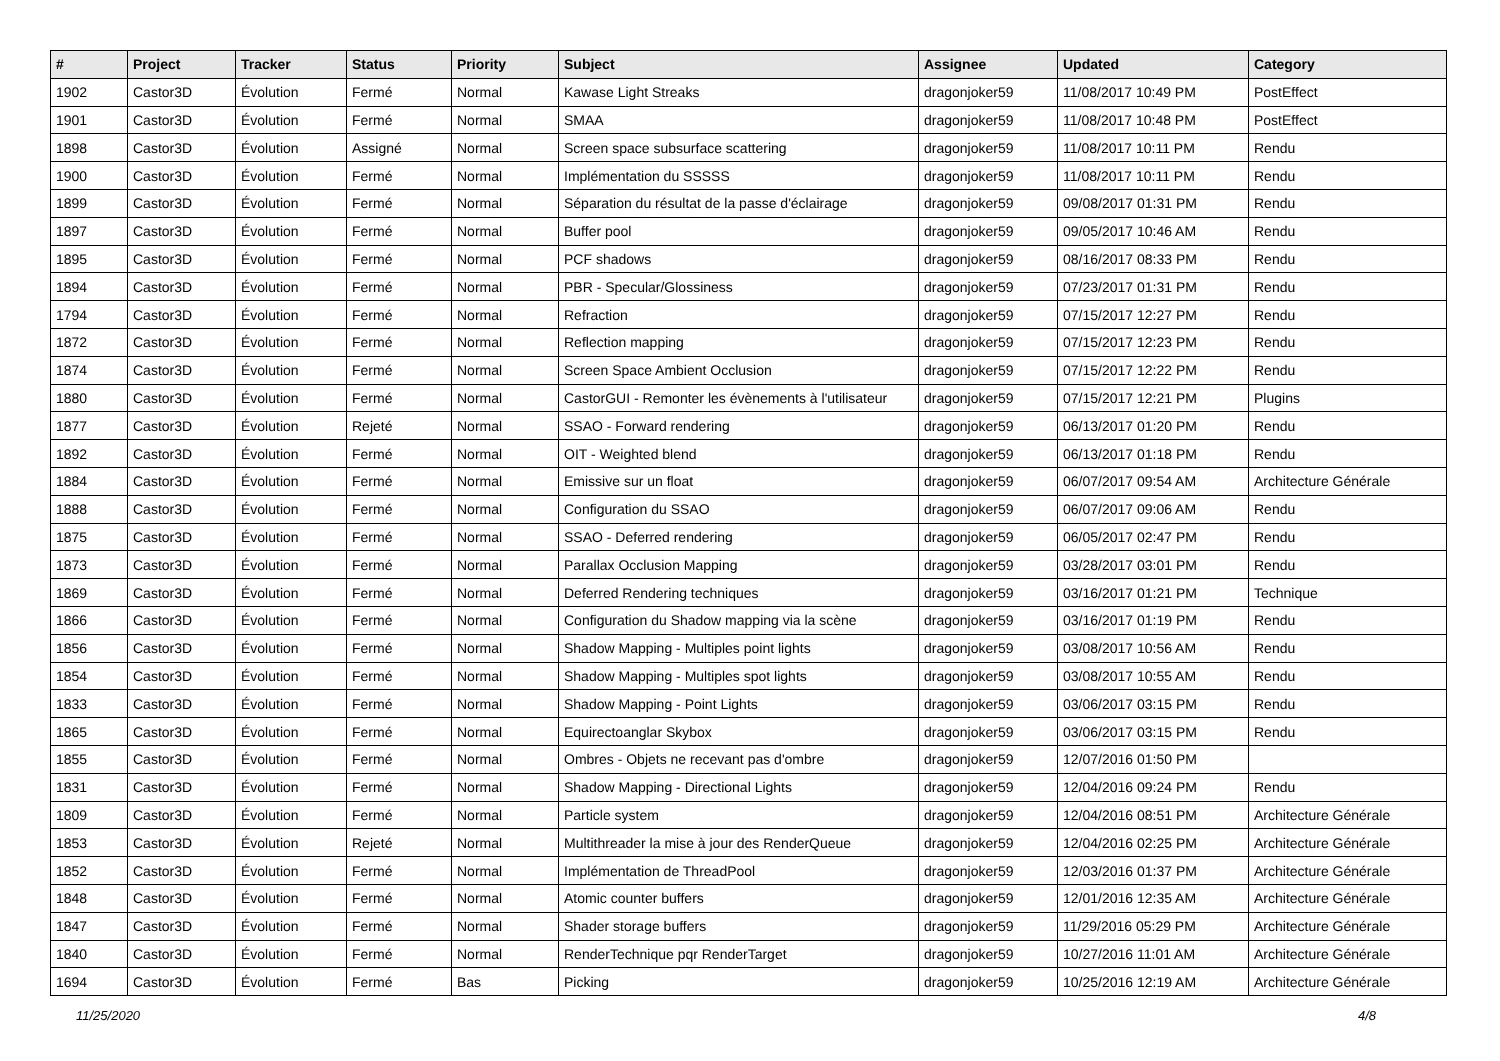| # | Project | Tracker | Status | Priority | Subject | Assignee | Updated | Category |
| --- | --- | --- | --- | --- | --- | --- | --- | --- |
| 1902 | Castor3D | Évolution | Fermé | Normal | Kawase Light Streaks | dragonjoker59 | 11/08/2017 10:49 PM | PostEffect |
| 1901 | Castor3D | Évolution | Fermé | Normal | SMAA | dragonjoker59 | 11/08/2017 10:48 PM | PostEffect |
| 1898 | Castor3D | Évolution | Assigné | Normal | Screen space subsurface scattering | dragonjoker59 | 11/08/2017 10:11 PM | Rendu |
| 1900 | Castor3D | Évolution | Fermé | Normal | Implémentation du SSSSS | dragonjoker59 | 11/08/2017 10:11 PM | Rendu |
| 1899 | Castor3D | Évolution | Fermé | Normal | Séparation du résultat de la passe d'éclairage | dragonjoker59 | 09/08/2017 01:31 PM | Rendu |
| 1897 | Castor3D | Évolution | Fermé | Normal | Buffer pool | dragonjoker59 | 09/05/2017 10:46 AM | Rendu |
| 1895 | Castor3D | Évolution | Fermé | Normal | PCF shadows | dragonjoker59 | 08/16/2017 08:33 PM | Rendu |
| 1894 | Castor3D | Évolution | Fermé | Normal | PBR - Specular/Glossiness | dragonjoker59 | 07/23/2017 01:31 PM | Rendu |
| 1794 | Castor3D | Évolution | Fermé | Normal | Refraction | dragonjoker59 | 07/15/2017 12:27 PM | Rendu |
| 1872 | Castor3D | Évolution | Fermé | Normal | Reflection mapping | dragonjoker59 | 07/15/2017 12:23 PM | Rendu |
| 1874 | Castor3D | Évolution | Fermé | Normal | Screen Space Ambient Occlusion | dragonjoker59 | 07/15/2017 12:22 PM | Rendu |
| 1880 | Castor3D | Évolution | Fermé | Normal | CastorGUI - Remonter les évènements à l'utilisateur | dragonjoker59 | 07/15/2017 12:21 PM | Plugins |
| 1877 | Castor3D | Évolution | Rejeté | Normal | SSAO - Forward rendering | dragonjoker59 | 06/13/2017 01:20 PM | Rendu |
| 1892 | Castor3D | Évolution | Fermé | Normal | OIT - Weighted blend | dragonjoker59 | 06/13/2017 01:18 PM | Rendu |
| 1884 | Castor3D | Évolution | Fermé | Normal | Emissive sur un float | dragonjoker59 | 06/07/2017 09:54 AM | Architecture Générale |
| 1888 | Castor3D | Évolution | Fermé | Normal | Configuration du SSAO | dragonjoker59 | 06/07/2017 09:06 AM | Rendu |
| 1875 | Castor3D | Évolution | Fermé | Normal | SSAO - Deferred rendering | dragonjoker59 | 06/05/2017 02:47 PM | Rendu |
| 1873 | Castor3D | Évolution | Fermé | Normal | Parallax Occlusion Mapping | dragonjoker59 | 03/28/2017 03:01 PM | Rendu |
| 1869 | Castor3D | Évolution | Fermé | Normal | Deferred Rendering techniques | dragonjoker59 | 03/16/2017 01:21 PM | Technique |
| 1866 | Castor3D | Évolution | Fermé | Normal | Configuration du Shadow mapping via la scène | dragonjoker59 | 03/16/2017 01:19 PM | Rendu |
| 1856 | Castor3D | Évolution | Fermé | Normal | Shadow Mapping - Multiples point lights | dragonjoker59 | 03/08/2017 10:56 AM | Rendu |
| 1854 | Castor3D | Évolution | Fermé | Normal | Shadow Mapping - Multiples spot lights | dragonjoker59 | 03/08/2017 10:55 AM | Rendu |
| 1833 | Castor3D | Évolution | Fermé | Normal | Shadow Mapping - Point Lights | dragonjoker59 | 03/06/2017 03:15 PM | Rendu |
| 1865 | Castor3D | Évolution | Fermé | Normal | Equirectoanglar Skybox | dragonjoker59 | 03/06/2017 03:15 PM | Rendu |
| 1855 | Castor3D | Évolution | Fermé | Normal | Ombres - Objets ne recevant pas d'ombre | dragonjoker59 | 12/07/2016 01:50 PM | |
| 1831 | Castor3D | Évolution | Fermé | Normal | Shadow Mapping - Directional Lights | dragonjoker59 | 12/04/2016 09:24 PM | Rendu |
| 1809 | Castor3D | Évolution | Fermé | Normal | Particle system | dragonjoker59 | 12/04/2016 08:51 PM | Architecture Générale |
| 1853 | Castor3D | Évolution | Rejeté | Normal | Multithreader la mise à jour des RenderQueue | dragonjoker59 | 12/04/2016 02:25 PM | Architecture Générale |
| 1852 | Castor3D | Évolution | Fermé | Normal | Implémentation de ThreadPool | dragonjoker59 | 12/03/2016 01:37 PM | Architecture Générale |
| 1848 | Castor3D | Évolution | Fermé | Normal | Atomic counter buffers | dragonjoker59 | 12/01/2016 12:35 AM | Architecture Générale |
| 1847 | Castor3D | Évolution | Fermé | Normal | Shader storage buffers | dragonjoker59 | 11/29/2016 05:29 PM | Architecture Générale |
| 1840 | Castor3D | Évolution | Fermé | Normal | RenderTechnique pqr RenderTarget | dragonjoker59 | 10/27/2016 11:01 AM | Architecture Générale |
| 1694 | Castor3D | Évolution | Fermé | Bas | Picking | dragonjoker59 | 10/25/2016 12:19 AM | Architecture Générale |
11/25/2020 4/8